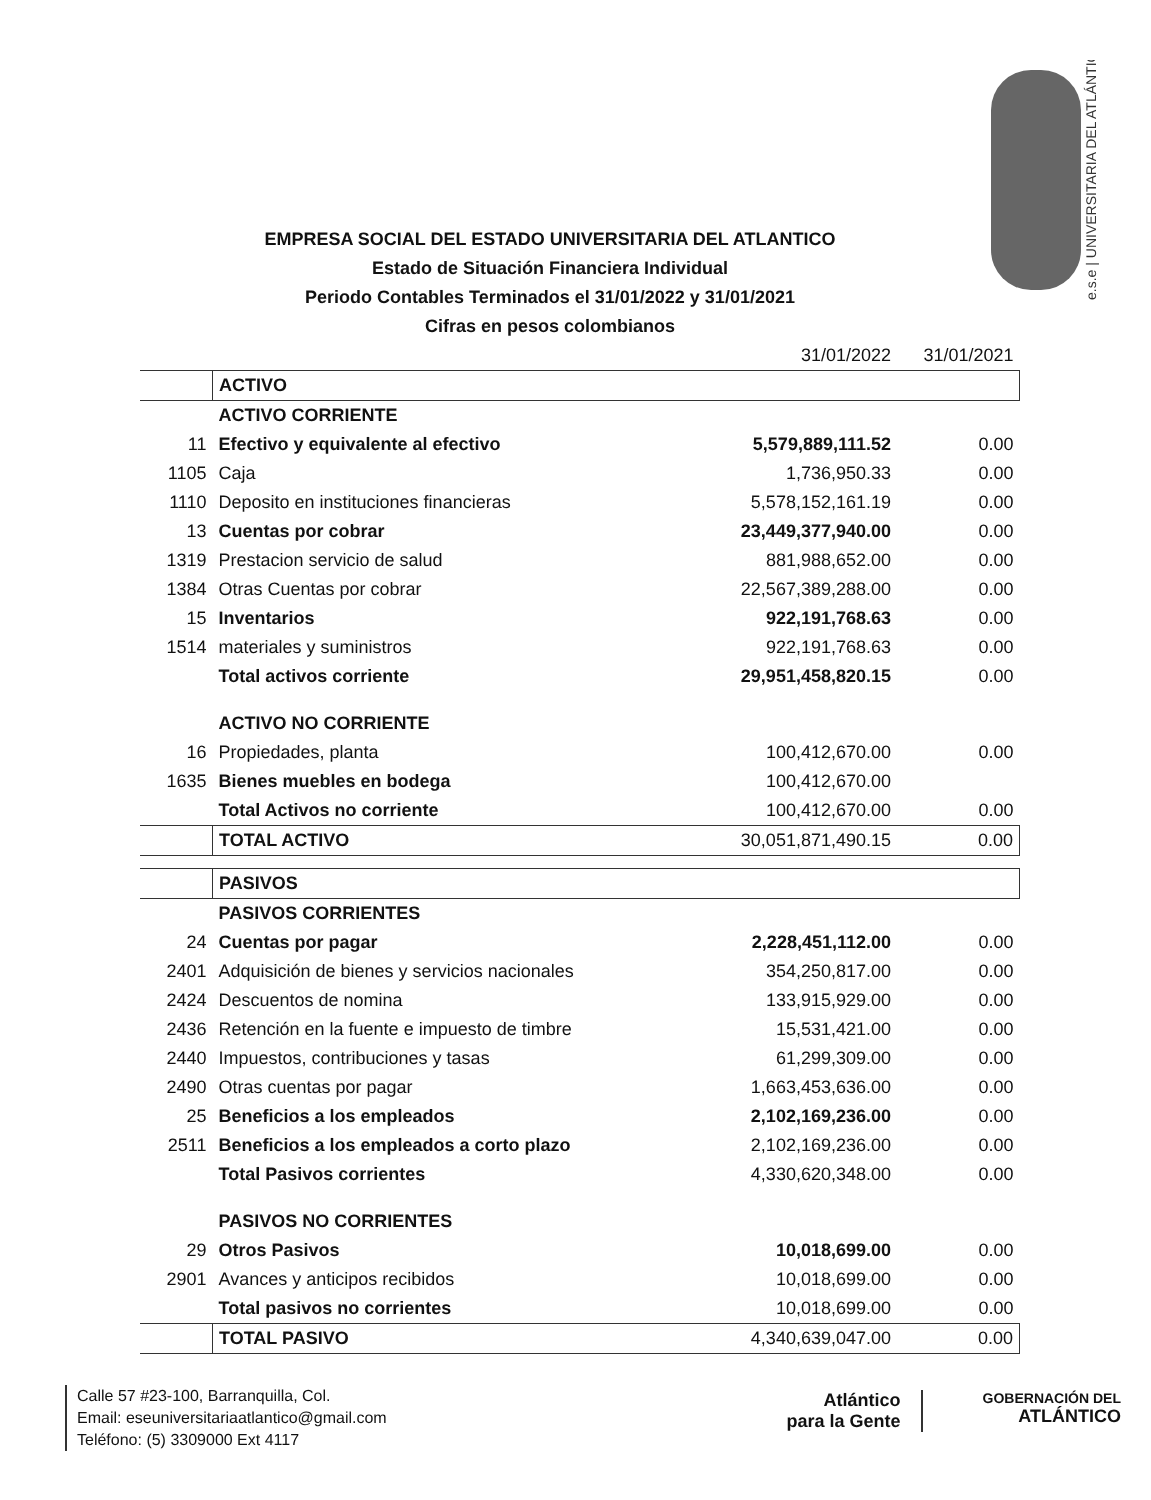e.s.e | UNIVERSITARIA DEL ATLÁNTICO
EMPRESA SOCIAL DEL ESTADO UNIVERSITARIA DEL ATLANTICO
Estado de Situación Financiera Individual
Periodo Contables Terminados el 31/01/2022 y 31/01/2021
Cifras en pesos colombianos
| | | 31/01/2022 | 31/01/2021 |
| --- | --- | --- | --- |
| | ACTIVO | | |
| | ACTIVO CORRIENTE | | |
| 11 | Efectivo y equivalente al efectivo | 5,579,889,111.52 | 0.00 |
| 1105 | Caja | 1,736,950.33 | 0.00 |
| 1110 | Deposito en instituciones financieras | 5,578,152,161.19 | 0.00 |
| 13 | Cuentas por cobrar | 23,449,377,940.00 | 0.00 |
| 1319 | Prestacion servicio de salud | 881,988,652.00 | 0.00 |
| 1384 | Otras Cuentas por cobrar | 22,567,389,288.00 | 0.00 |
| 15 | Inventarios | 922,191,768.63 | 0.00 |
| 1514 | materiales y suministros | 922,191,768.63 | 0.00 |
| | Total activos corriente | 29,951,458,820.15 | 0.00 |
| | ACTIVO NO CORRIENTE | | |
| 16 | Propiedades, planta | 100,412,670.00 | 0.00 |
| 1635 | Bienes muebles en bodega | 100,412,670.00 | |
| | Total Activos no corriente | 100,412,670.00 | 0.00 |
| | TOTAL ACTIVO | 30,051,871,490.15 | 0.00 |
| | PASIVOS | | |
| | PASIVOS CORRIENTES | | |
| 24 | Cuentas por pagar | 2,228,451,112.00 | 0.00 |
| 2401 | Adquisición de bienes y servicios nacionales | 354,250,817.00 | 0.00 |
| 2424 | Descuentos de nomina | 133,915,929.00 | 0.00 |
| 2436 | Retención en la fuente e impuesto de timbre | 15,531,421.00 | 0.00 |
| 2440 | Impuestos, contribuciones y tasas | 61,299,309.00 | 0.00 |
| 2490 | Otras cuentas por pagar | 1,663,453,636.00 | 0.00 |
| 25 | Beneficios a los empleados | 2,102,169,236.00 | 0.00 |
| 2511 | Beneficios a los empleados a corto plazo | 2,102,169,236.00 | 0.00 |
| | Total Pasivos corrientes | 4,330,620,348.00 | 0.00 |
| | PASIVOS NO CORRIENTES | | |
| 29 | Otros Pasivos | 10,018,699.00 | 0.00 |
| 2901 | Avances y anticipos recibidos | 10,018,699.00 | 0.00 |
| | Total pasivos no corrientes | 10,018,699.00 | 0.00 |
| | TOTAL PASIVO | 4,340,639,047.00 | 0.00 |
Calle 57 #23-100, Barranquilla, Col.
Email: eseuniversitariaatlantico@gmail.com
Teléfono: (5) 3309000 Ext 4117
Atlántico
para la Gente
GOBERNACIÓN DEL
ATLÁNTICO